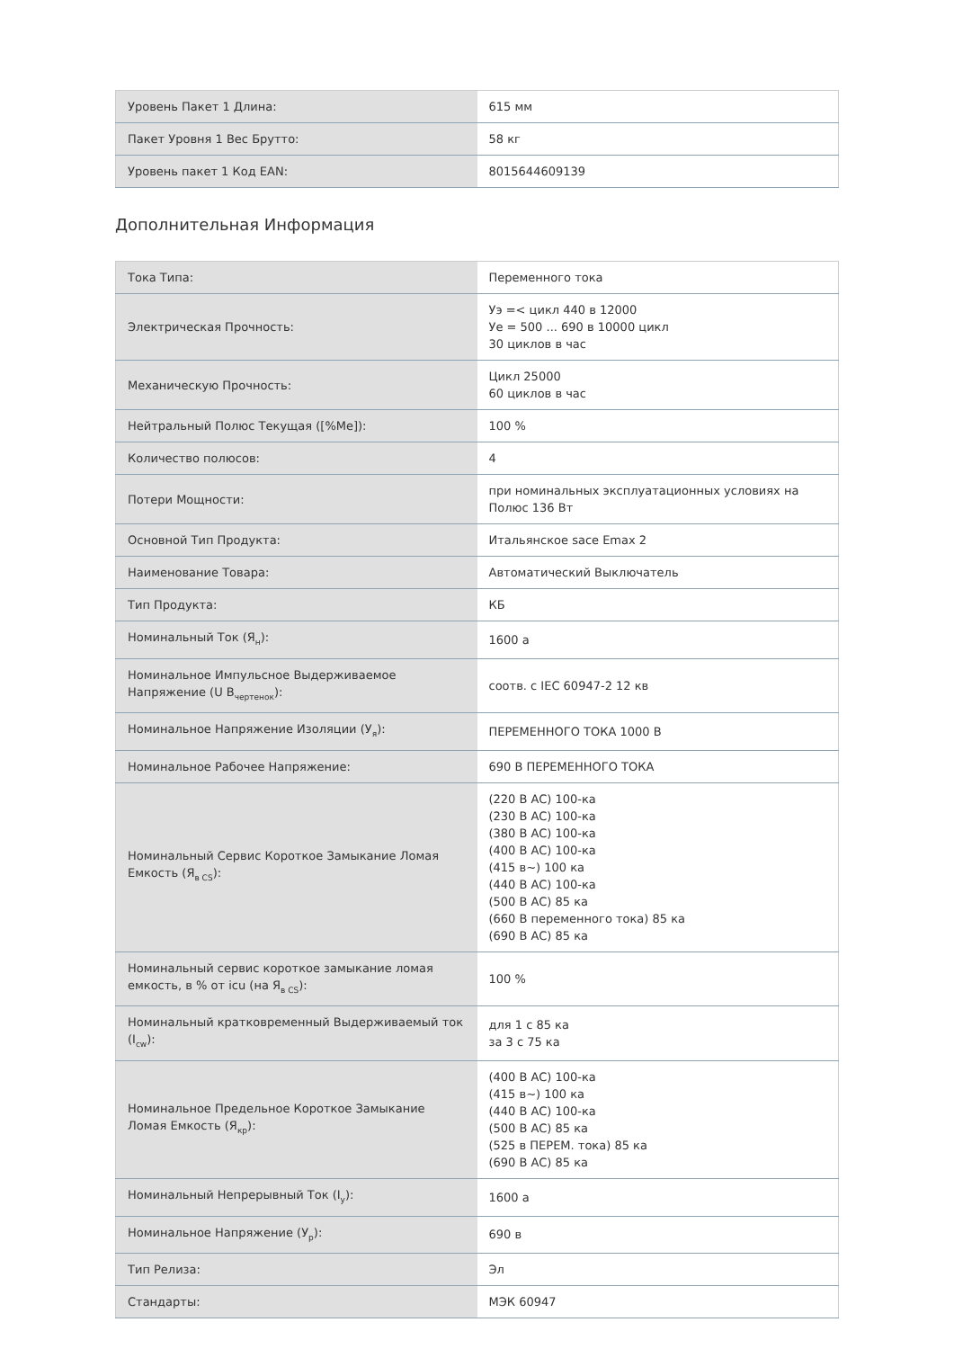| Уровень Пакет 1 Длина: | 615 мм |
| Пакет Уровня 1 Вес Брутто: | 58 кг |
| Уровень пакет 1 Код EAN: | 8015644609139 |
Дополнительная Информация
| Тока Типа: | Переменного тока |
| Электрическая Прочность: | Уэ =< цикл 440 в 12000 Уе = 500 ... 690 в 10000 цикл 30 циклов в час |
| Механическую Прочность: | Цикл 25000 60 циклов в час |
| Нейтральный Полюс Текущая ([%Me]): | 100 % |
| Количество полюсов: | 4 |
| Потери Мощности: | при номинальных эксплуатационных условиях на Полюс 136 Вт |
| Основной Тип Продукта: | Итальянское sace Emax 2 |
| Наименование Товара: | Автоматический Выключатель |
| Тип Продукта: | КБ |
| Номинальный Ток (Я<sub>н</sub>): | 1600 а |
| Номинальное Импульсное Выдерживаемое Напряжение (U B<sub>чертенок</sub>): | соотв. с IEC 60947-2 12 кв |
| Номинальное Напряжение Изоляции (У<sub>я</sub>): | ПЕРЕМЕННОГО ТОКА 1000 В |
| Номинальное Рабочее Напряжение: | 690 В ПЕРЕМЕННОГО ТОКА |
| Номинальный Сервис Короткое Замыкание Ломая Емкость (Я<sub>в CS</sub>): | (220 В AC) 100-ка (230 В AC) 100-ка (380 В AC) 100-ка (400 В AC) 100-ка (415 в~) 100 ка (440 В AC) 100-ка (500 В AC) 85 ка (660 В переменного тока) 85 ка (690 В AC) 85 ка |
| Номинальный сервис короткое замыкание ломая емкость, в % от icu (на Я<sub>в CS</sub>): | 100 % |
| Номинальный кратковременный Выдерживаемый ток (I<sub>cw</sub>): | для 1 с 85 ка за 3 с 75 ка |
| Номинальное Предельное Короткое Замыкание Ломая Емкость (Я<sub>кр</sub>): | (400 В AC) 100-ка (415 в~) 100 ка (440 В AC) 100-ка (500 В AC) 85 ка (525 в ПЕРЕМ. тока) 85 ка (690 В AC) 85 ка |
| Номинальный Непрерывный Ток (I<sub>у</sub>): | 1600 а |
| Номинальное Напряжение (У<sub>р</sub>): | 690 в |
| Тип Релиза: | Эл |
| Стандарты: | МЭК 60947 |